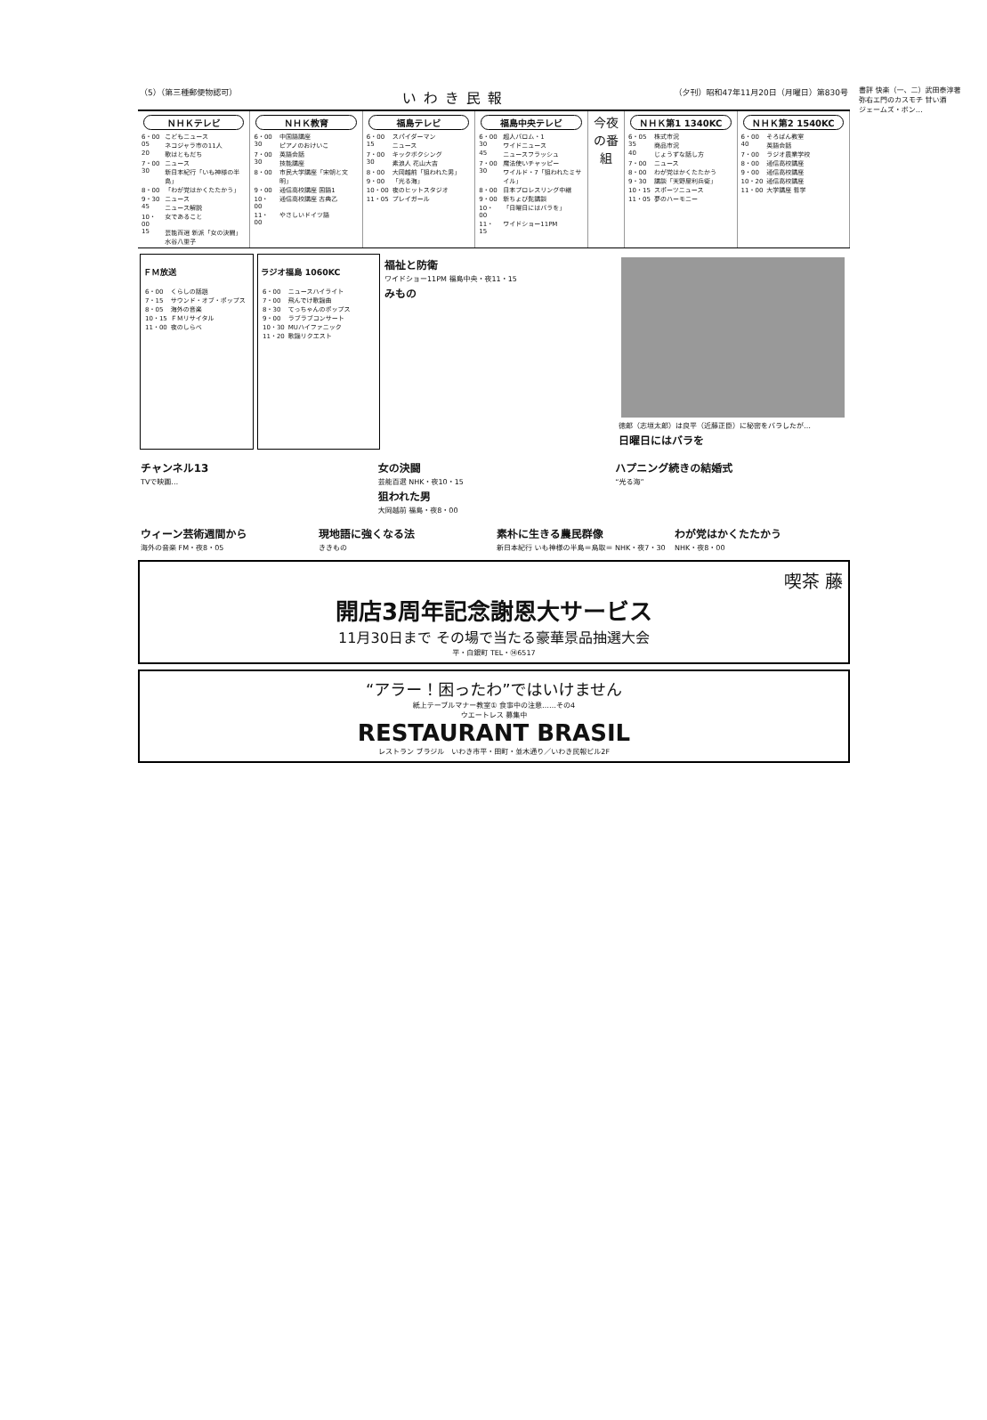（5）（第三種郵便物認可） いわき民報 （夕刊）昭和47年11月20日（月曜日）第830号
ＮＨＫテレビ
| 6・00 | こどもニュース |
| 05 | ネコジャラ市の11人 |
| 20 | 歌はともだち |
| 7・00 | ニュース |
| 30 | 新日本紀行「いも神様の半島」 |
| 8・00 | 「わが党はかくたたかう」 |
| 9・30 | ニュース |
| 45 | ニュース解説 |
| 10・00 | 女であること |
| 15 | 芸能百選 新派「女の決闘」水谷八重子 |
ＮＨＫ教育
| 6・00 | 中国語講座 |
| 30 | ピアノのおけいこ |
| 7・00 | 英語会話 |
| 30 | 技能講座 |
| 8・00 | 市民大学講座「宋朝と文明」 |
| 9・00 | 通信高校講座 国語1 |
| 10・00 | 通信高校講座 古典乙 |
| 11・00 | やさしいドイツ語 |
福島テレビ
| 6・00 | スパイダーマン |
| 15 | ニュース |
| 7・00 | キックボクシング |
| 30 | 素浪人 花山大吉 |
| 8・00 | 大岡越前「狙われた男」 |
| 9・00 | 「光る海」 |
| 10・00 | 夜のヒットスタジオ |
| 11・05 | プレイガール |
福島中央テレビ
| 6・00 | 超人バロム・1 |
| 30 | ワイドニュース |
| 45 | ニュースフラッシュ |
| 7・00 | 魔法使いチャッピー |
| 30 | ワイルド・7「狙われたミサイル」 |
| 8・00 | 日本プロレスリング中継 |
| 9・00 | 新ちょび髭講談 |
| 10・00 | 「日曜日にはバラを」 |
| 11・15 | ワイドショー11PM |
今夜の番組
ＮＨＫ第1 1340KC
| 6・05 | 株式市況 |
| 35 | 商品市況 |
| 40 | じょうずな話し方 |
| 7・00 | ニュース |
| 8・00 | わが党はかくたたかう |
| 9・30 | 講談「天野屋利兵衛」 |
| 10・15 | スポーツニュース |
| 11・05 | 夢のハーモニー |
ＮＨＫ第2 1540KC
| 6・00 | そろばん教室 |
| 40 | 英語会話 |
| 7・00 | ラジオ農業学校 |
| 8・00 | 通信高校講座 |
| 9・00 | 通信高校講座 |
| 10・20 | 通信高校講座 |
| 11・00 | 大学講座 哲学 |
ＦＭ放送
| 6・00 | くらしの話題 |
| 7・15 | サウンド・オブ・ポップス |
| 8・05 | 海外の音楽 |
| 10・15 | ＦＭリサイタル |
| 11・00 | 夜のしらべ |
ラジオ福島 1060KC
| 6・00 | ニュースハイライト |
| 7・00 | 飛んでけ歌謡曲 |
| 8・30 | てっちゃんのポップス |
| 9・00 | ラブラブコンサート |
| 10・30 | MUハイファニック |
| 11・20 | 歌謡リクエスト |
福祉と防衛
ワイドショー11PM 福島中央・夜11・15
みもの
徳郎（志垣太郎）は良平（近藤正臣）に秘密をバラしたが…
日曜日にはバラを
チャンネル13
TVで映画…
女の決闘
芸能百選 NHK・夜10・15
狙われた男
大岡越前 福島・夜8・00
ハプニング続きの結婚式
“光る海”
ウィーン芸術週間から
海外の音楽 FM・夜8・05
現地語に強くなる法
ききもの
素朴に生きる農民群像
新日本紀行 いも神様の半島＝鳥取＝ NHK・夜7・30
わが党はかくたたかう
NHK・夜8・00
喫茶 藤
開店3周年記念謝恩大サービス
11月30日まで その場で当たる豪華景品抽選大会
平・白銀町 TEL・⑭6517
“アラー！困ったわ”ではいけません
紙上テーブルマナー教室① 食事中の注意……その4
ウエートレス 募集中
RESTAURANT BRASIL
レストラン ブラジル　いわき市平・田町・並木通り／いわき民報ビル2F
書評 快楽（一、二）武田泰淳著
弥右エ門のカスモチ 甘い酒
ジェームズ・ボン…